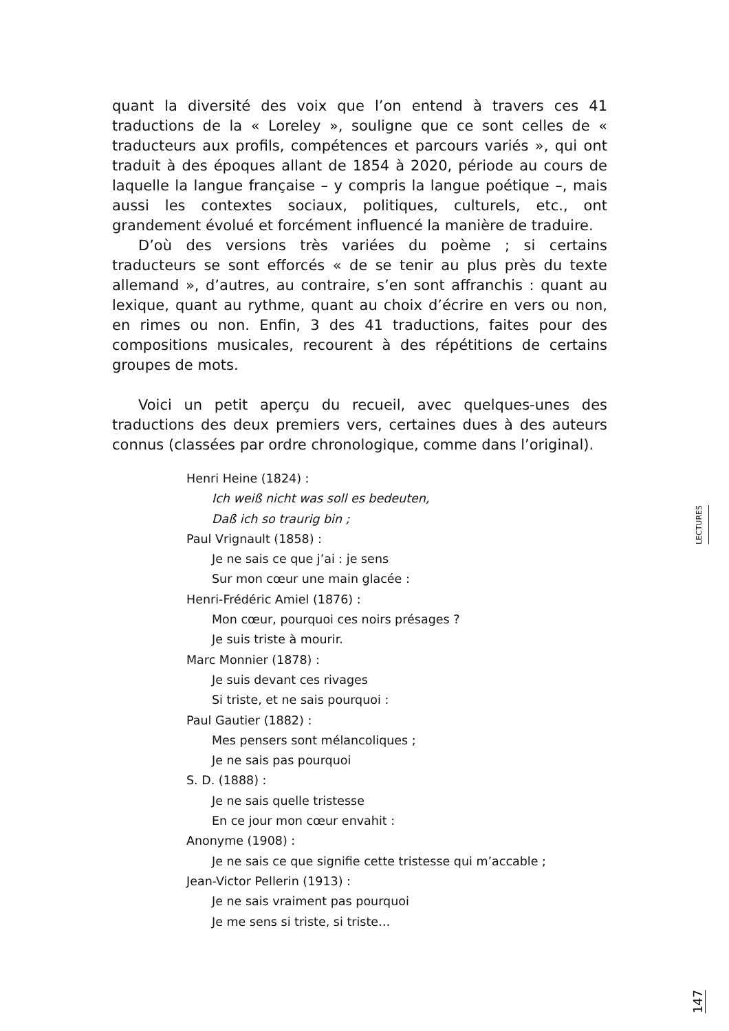quant la diversité des voix que l’on entend à travers ces 41 traductions de la « Loreley », souligne que ce sont celles de « traducteurs aux profils, compétences et parcours variés », qui ont traduit à des époques allant de 1854 à 2020, période au cours de laquelle la langue française – y compris la langue poétique –, mais aussi les contextes sociaux, politiques, culturels, etc., ont grandement évolué et forcément influencé la manière de traduire.
D’où des versions très variées du poème ; si certains traducteurs se sont efforcés « de se tenir au plus près du texte allemand », d’autres, au contraire, s’en sont affranchis : quant au lexique, quant au rythme, quant au choix d’écrire en vers ou non, en rimes ou non. Enfin, 3 des 41 traductions, faites pour des compositions musicales, recourent à des répétitions de certains groupes de mots.
Voici un petit aperçu du recueil, avec quelques-unes des traductions des deux premiers vers, certaines dues à des auteurs connus (classées par ordre chronologique, comme dans l’original).
Henri Heine (1824) :
Ich weiß nicht was soll es bedeuten,
Daß ich so traurig bin ;
Paul Vrignault (1858) :
Je ne sais ce que j’ai : je sens
Sur mon cœur une main glacée :
Henri-Frédéric Amiel (1876) :
Mon cœur, pourquoi ces noirs présages ?
Je suis triste à mourir.
Marc Monnier (1878) :
Je suis devant ces rivages
Si triste, et ne sais pourquoi :
Paul Gautier (1882) :
Mes pensers sont mélancoliques ;
Je ne sais pas pourquoi
S. D. (1888) :
Je ne sais quelle tristesse
En ce jour mon cœur envahit :
Anonyme (1908) :
Je ne sais ce que signifie cette tristesse qui m’accable ;
Jean-Victor Pellerin (1913) :
Je ne sais vraiment pas pourquoi
Je me sens si triste, si triste…
LECTURES
147